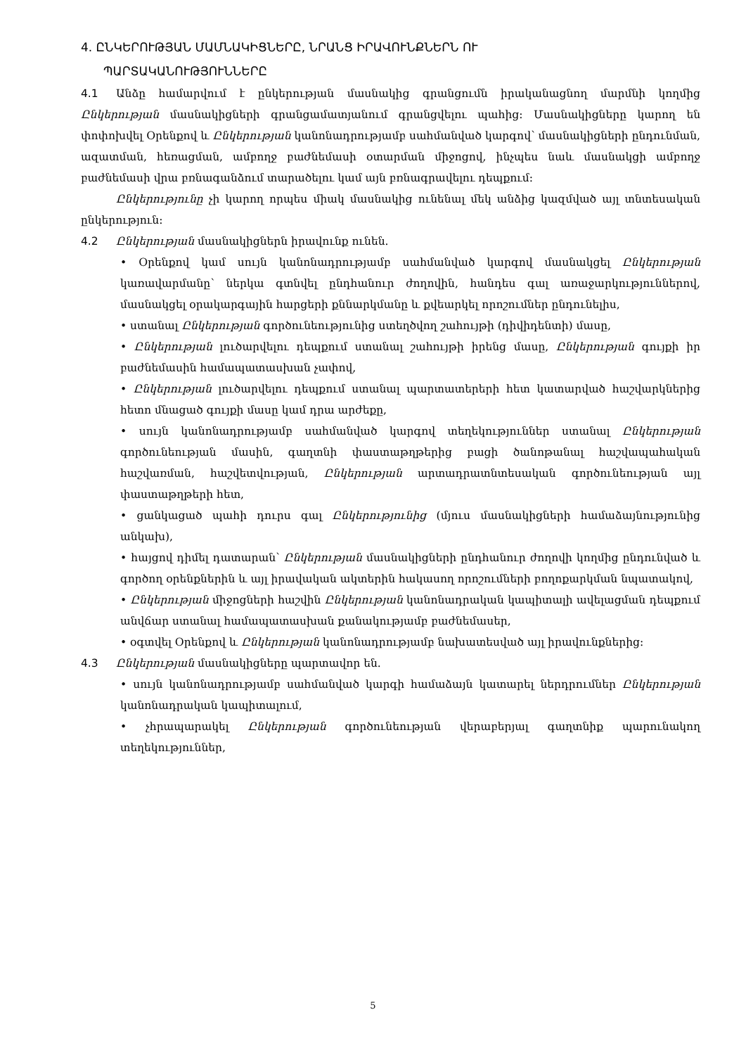4. ԸՆԿԵՐՈՒԹՅԱՆ ՄԱՄՆԱԿԻՑՆԵՐԸ, ՆՐԱՆՑ ԻՐԱՎՈՒՆՔՆԵՐՆ ՈՒ
ՊԱՐՏԱԿԱՆՈՒԹՅՈՒՆՆԵՐԸ
4.1 Անձը համարվում է ընկերության մասնակից գրանցումն իրականացնող մարմնի կողմից Ընկերության մասնակիցների գրանցամատյանում գրանցվելու պահից: Մասնակիցները կարող են փոփոխվել Օրենքով և Ընկերության կանոնադրությամբ սահմանված կարգով՝ մասնակիցների ընդունման, ազատման, հեռացման, ամբողջ բաժնեմասի օտարման միջոցով, ինչպես նաև մասնակցի ամբողջ բաժնեմասի վրա բռնագանձում տարածելու կամ այն բռնագրավելու դեպքում:
Ընկերությունը չի կարող որպես միակ մասնակից ունենալ մեկ անձից կազմված այլ տնտեսական ընկերություն:
4.2 Ընկերության մասնակիցներն իրավունք ունեն.
• Օրենքով կամ սույն կանոնադրությամբ սահմանված կարգով մասնակցել Ընկերության կառավարմանը՝ ներկա գտնվել ընդհանուր ժողովին, հանդես գալ առաջարկություններով, մասնակցել օրակարգային հարցերի քննարկմանը և քվեարկել որոշումներ ընդունելիս,
• ստանալ Ընկերության գործունեությունից ստեղծվող շահույթի (դիվիդենտի) մասը,
• Ընկերության լուծարվելու դեպքում ստանալ շահույթի իրենց մասը, Ընկերության գույքի իր բաժնեմասին համապատասխան չափով,
• Ընկերության լուծարվելու դեպքում ստանալ պարտատերերի հետ կատարված հաշվարկներից հետո մնացած գույքի մասը կամ դրա արժեքը,
• սույն կանոնադրությամբ սահմանված կարգով տեղեկություններ ստանալ Ընկերության գործունեության մասին, գաղտնի փաստաթղթերից բացի ծանոթանալ հաշվապահական հաշվառման, հաշվետվության, Ընկերության արտադրատնտեսական գործունեության այլ փաստաթղթերի հետ,
• ցանկացած պահի դուրս գալ Ընկերությունից (մյուս մասնակիցների համաձայնությունից անկախ),
• հայցով դիմել դատարան՝ Ընկերության մասնակիցների ընդհանուր ժողովի կողմից ընդունված և գործող օրենքներին և այլ իրավական ակտերին հակասող որոշումների բողոքարկման նպատակով,
• Ընկերության միջոցների հաշվին Ընկերության կանոնադրական կապիտալի ավելացման դեպքում անվճար ստանալ համապատասխան քանակությամբ բաժնեմասեր,
• օգտվել Օրենքով և Ընկերության կանոնադրությամբ նախատեսված այլ իրավունքներից:
4.3 Ընկերության մասնակիցները պարտավոր են.
• սույն կանոնադրությամբ սահմանված կարգի համաձայն կատարել ներդրումներ Ընկերության կանոնադրական կապիտալում,
• չհրապարակել Ընկերության գործունեության վերաբերյալ գաղտնիք պարունակող տեղեկություններ,
5